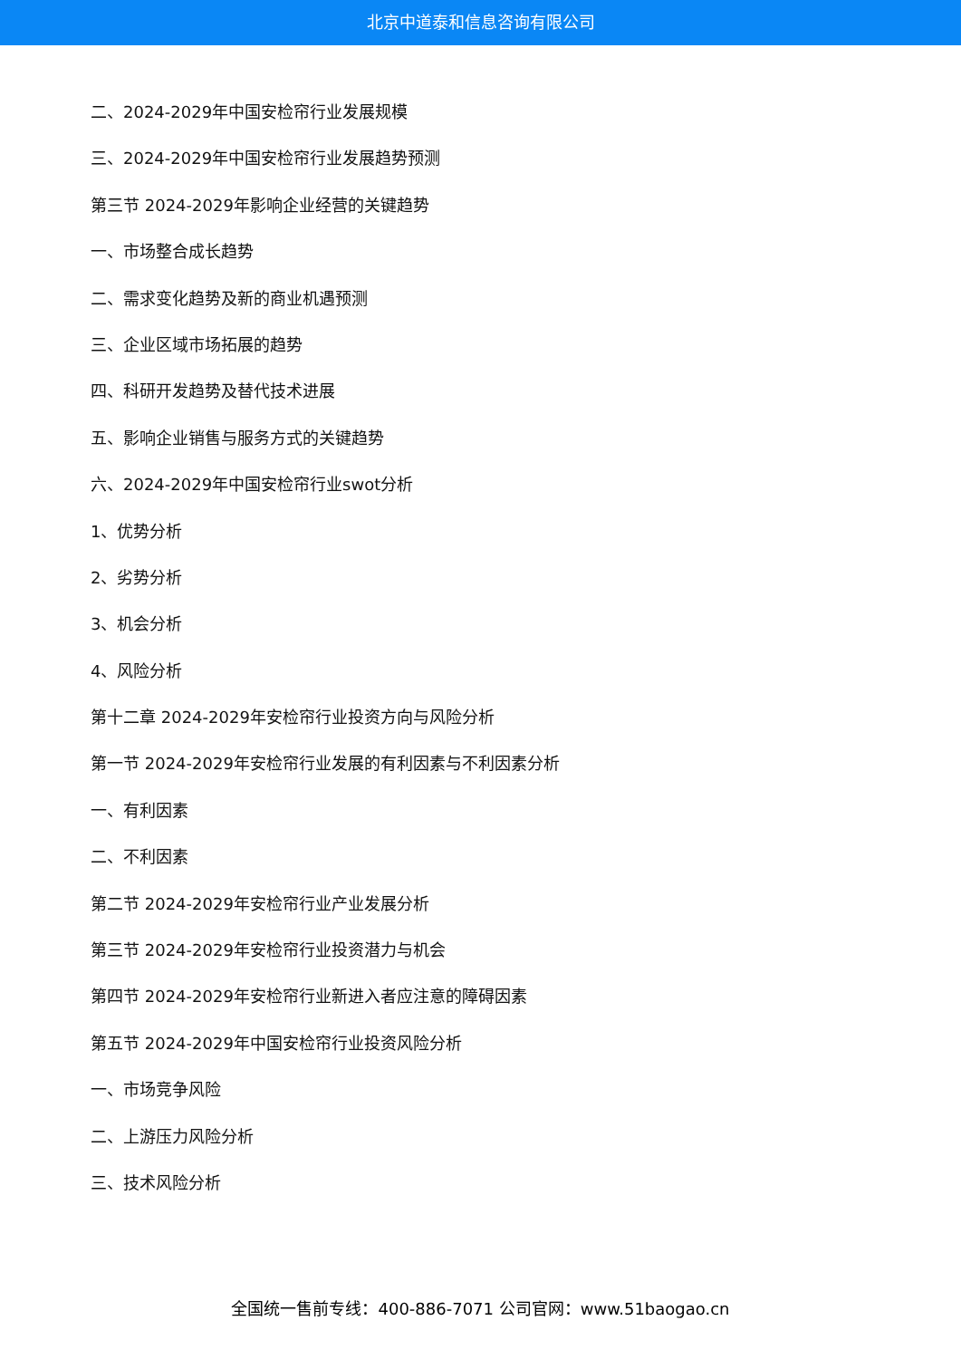北京中道泰和信息咨询有限公司
二、2024-2029年中国安检帘行业发展规模
三、2024-2029年中国安检帘行业发展趋势预测
第三节 2024-2029年影响企业经营的关键趋势
一、市场整合成长趋势
二、需求变化趋势及新的商业机遇预测
三、企业区域市场拓展的趋势
四、科研开发趋势及替代技术进展
五、影响企业销售与服务方式的关键趋势
六、2024-2029年中国安检帘行业swot分析
1、优势分析
2、劣势分析
3、机会分析
4、风险分析
第十二章 2024-2029年安检帘行业投资方向与风险分析
第一节 2024-2029年安检帘行业发展的有利因素与不利因素分析
一、有利因素
二、不利因素
第二节 2024-2029年安检帘行业产业发展分析
第三节 2024-2029年安检帘行业投资潜力与机会
第四节 2024-2029年安检帘行业新进入者应注意的障碍因素
第五节 2024-2029年中国安检帘行业投资风险分析
一、市场竞争风险
二、上游压力风险分析
三、技术风险分析
全国统一售前专线：400-886-7071 公司官网：www.51baogao.cn